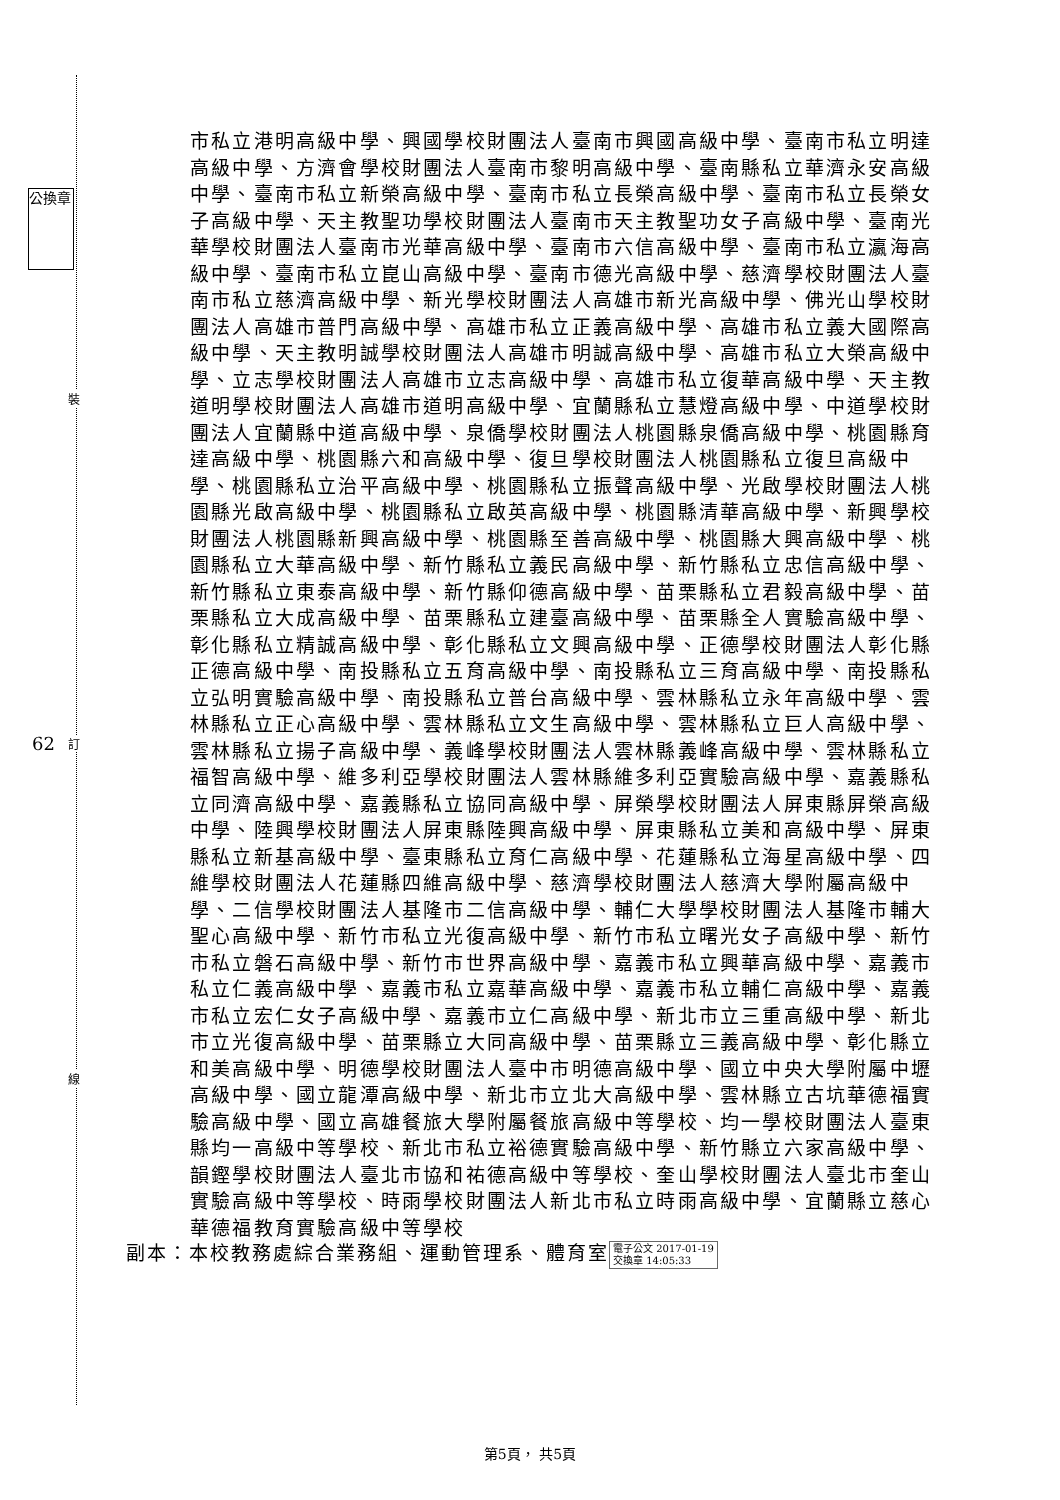公換章
裝
62 訂
線
市私立港明高級中學、興國學校財團法人臺南市興國高級中學、臺南市私立明達高級中學、方濟會學校財團法人臺南市黎明高級中學、臺南縣私立華濟永安高級中學、臺南市私立新榮高級中學、臺南市私立長榮高級中學、臺南市私立長榮女子高級中學、天主教聖功學校財團法人臺南市天主教聖功女子高級中學、臺南光華學校財團法人臺南市光華高級中學、臺南市六信高級中學、臺南市私立瀛海高級中學、臺南市私立崑山高級中學、臺南市德光高級中學、慈濟學校財團法人臺南市私立慈濟高級中學、新光學校財團法人高雄市新光高級中學、佛光山學校財團法人高雄市普門高級中學、高雄市私立正義高級中學、高雄市私立義大國際高級中學、天主教明誠學校財團法人高雄市明誠高級中學、高雄市私立大榮高級中學、立志學校財團法人高雄市立志高級中學、高雄市私立復華高級中學、天主教道明學校財團法人高雄市道明高級中學、宜蘭縣私立慧燈高級中學、中道學校財團法人宜蘭縣中道高級中學、泉僑學校財團法人桃園縣泉僑高級中學、桃園縣育達高級中學、桃園縣六和高級中學、復旦學校財團法人桃園縣私立復旦高級中學、桃園縣私立治平高級中學、桃園縣私立振聲高級中學、光啟學校財團法人桃園縣光啟高級中學、桃園縣私立啟英高級中學、桃園縣清華高級中學、新興學校財團法人桃園縣新興高級中學、桃園縣至善高級中學、桃園縣大興高級中學、桃園縣私立大華高級中學、新竹縣私立義民高級中學、新竹縣私立忠信高級中學、新竹縣私立東泰高級中學、新竹縣仰德高級中學、苗栗縣私立君毅高級中學、苗栗縣私立大成高級中學、苗栗縣私立建臺高級中學、苗栗縣全人實驗高級中學、彰化縣私立精誠高級中學、彰化縣私立文興高級中學、正德學校財團法人彰化縣正德高級中學、南投縣私立五育高級中學、南投縣私立三育高級中學、南投縣私立弘明實驗高級中學、南投縣私立普台高級中學、雲林縣私立永年高級中學、雲林縣私立正心高級中學、雲林縣私立文生高級中學、雲林縣私立巨人高級中學、雲林縣私立揚子高級中學、義峰學校財團法人雲林縣義峰高級中學、雲林縣私立福智高級中學、維多利亞學校財團法人雲林縣維多利亞實驗高級中學、嘉義縣私立同濟高級中學、嘉義縣私立協同高級中學、屏榮學校財團法人屏東縣屏榮高級中學、陸興學校財團法人屏東縣陸興高級中學、屏東縣私立美和高級中學、屏東縣私立新基高級中學、臺東縣私立育仁高級中學、花蓮縣私立海星高級中學、四維學校財團法人花蓮縣四維高級中學、慈濟學校財團法人慈濟大學附屬高級中學、二信學校財團法人基隆市二信高級中學、輔仁大學學校財團法人基隆市輔大聖心高級中學、新竹市私立光復高級中學、新竹市私立曙光女子高級中學、新竹市私立磐石高級中學、新竹市世界高級中學、嘉義市私立興華高級中學、嘉義市私立仁義高級中學、嘉義市私立嘉華高級中學、嘉義市私立輔仁高級中學、嘉義市私立宏仁女子高級中學、嘉義市立仁高級中學、新北市立三重高級中學、新北市立光復高級中學、苗栗縣立大同高級中學、苗栗縣立三義高級中學、彰化縣立和美高級中學、明德學校財團法人臺中市明德高級中學、國立中央大學附屬中壢高級中學、國立龍潭高級中學、新北市立北大高級中學、雲林縣立古坑華德福實驗高級中學、國立高雄餐旅大學附屬餐旅高級中等學校、均一學校財團法人臺東縣均一高級中等學校、新北市私立裕德實驗高級中學、新竹縣立六家高級中學、韻鏗學校財團法人臺北市協和祐德高級中等學校、奎山學校財團法人臺北市奎山實驗高級中等學校、時雨學校財團法人新北市私立時雨高級中學、宜蘭縣立慈心華德福教育實驗高級中等學校
副本：本校教務處綜合業務組、運動管理系、體育室 電子公文 2017-01-19
交換章 14:05:33
第5頁， 共5頁